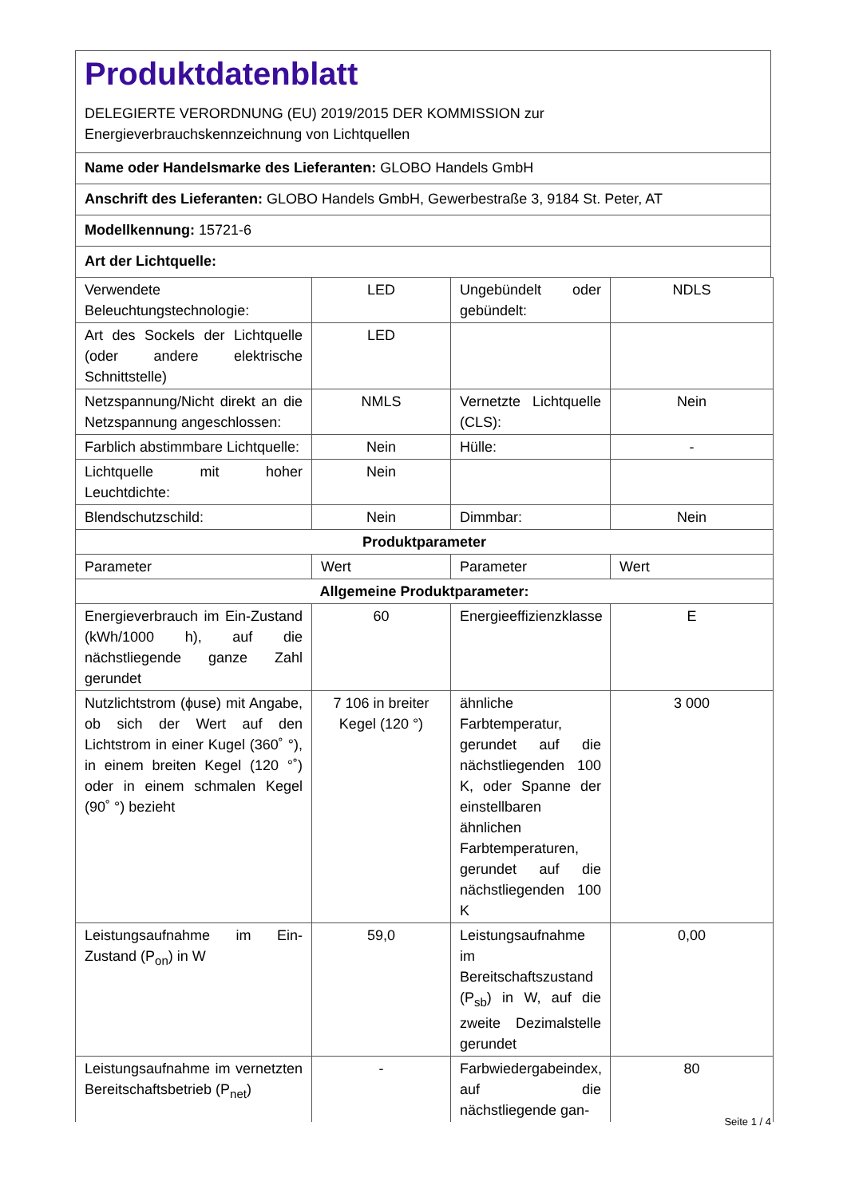Produktdatenblatt
DELEGIERTE VERORDNUNG (EU) 2019/2015 DER KOMMISSION zur
Energieverbrauchskennzeichnung von Lichtquellen
Name oder Handelsmarke des Lieferanten: GLOBO Handels GmbH
Anschrift des Lieferanten: GLOBO Handels GmbH, Gewerbestraße 3, 9184 St. Peter, AT
Modellkennung: 15721-6
Art der Lichtquelle:
| Verwendete Beleuchtungstechnologie: | LED | Ungebündelt oder gebündelt: | NDLS |
| Art des Sockels der Lichtquelle (oder andere elektrische Schnittstelle) | LED | | |
| Netzspannung/Nicht direkt an die Netzspannung angeschlossen: | NMLS | Vernetzte Lichtquelle (CLS): | Nein |
| Farblich abstimmbare Lichtquelle: | Nein | Hülle: | - |
| Lichtquelle mit hoher Leuchtdichte: | Nein | | |
| Blendschutzschild: | Nein | Dimmbar: | Nein |
| Produktparameter | | | |
| Parameter | Wert | Parameter | Wert |
| Allgemeine Produktparameter: | | | |
| Energieverbrauch im Ein-Zustand (kWh/1000 h), auf die nächstliegende ganze Zahl gerundet | 60 | Energieeffizienzklasse | E |
| Nutzlichtstrom (ϕuse) mit Angabe, ob sich der Wert auf den Lichtstrom in einer Kugel (360˚ °), in einem breiten Kegel (120 °˚) oder in einem schmalen Kegel (90˚ °) bezieht | 7 106 in breiter Kegel (120 °) | ähnliche Farbtemperatur, gerundet auf die nächstliegenden 100 K, oder Spanne der einstellbaren ähnlichen Farbtemperaturen, gerundet auf die nächstliegenden 100 K | 3 000 |
| Leistungsaufnahme im Ein-Zustand (P<sub>on</sub>) in W | 59,0 | Leistungsaufnahme im Bereitschaftszustand (P<sub>sb</sub>) in W, auf die zweite Dezimalstelle gerundet | 0,00 |
| Leistungsaufnahme im vernetzten Bereitschaftsbetrieb (P<sub>net</sub>) | - | Farbwiedergabeindex, auf die nächstliegende gan- | 80 |
Seite 1 / 4